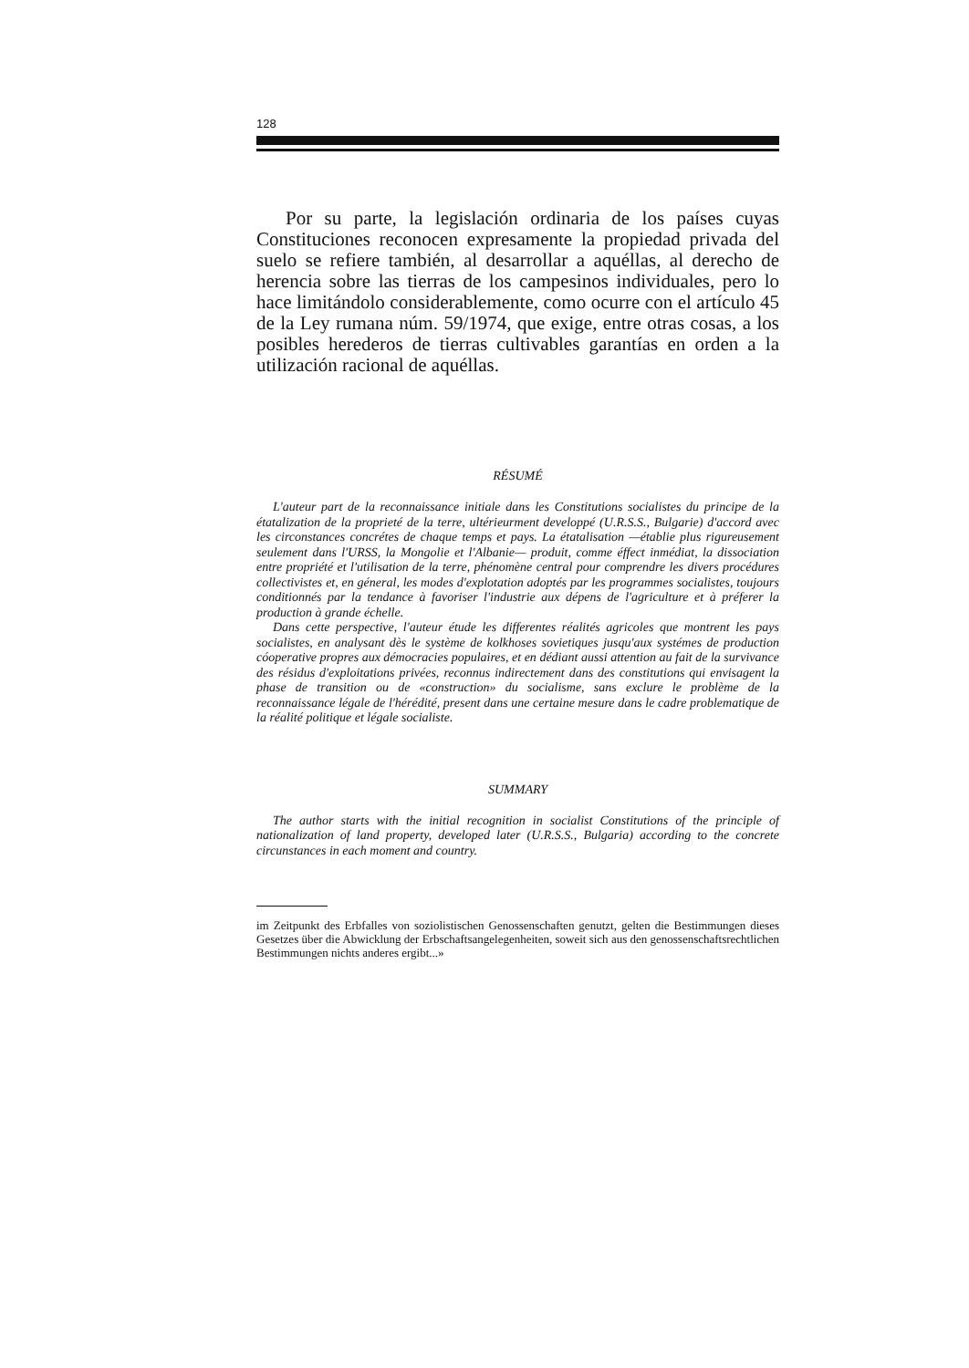128
Por su parte, la legislación ordinaria de los países cuyas Constituciones reconocen expresamente la propiedad privada del suelo se refiere también, al desarrollar a aquéllas, al derecho de herencia sobre las tierras de los campesinos individuales, pero lo hace limitándolo considerablemente, como ocurre con el artículo 45 de la Ley rumana núm. 59/1974, que exige, entre otras cosas, a los posibles herederos de tierras cultivables garantías en orden a la utilización racional de aquéllas.
RÉSUMÉ
L'auteur part de la reconnaissance initiale dans les Constitutions socialistes du principe de la étatalization de la proprieté de la terre, ultérieurment developpé (U.R.S.S., Bulgarie) d'accord avec les circonstances concrétes de chaque temps et pays. La étatalisation —établie plus rigureusement seulement dans l'URSS, la Mongolie et l'Albanie— produit, comme éffect inmédiat, la dissociation entre propriété et l'utilisation de la terre, phénomène central pour comprendre les divers procédures collectivistes et, en géneral, les modes d'explotation adoptés par les programmes socialistes, toujours conditionnés par la tendance à favoriser l'industrie aux dépens de l'agriculture et à préferer la production à grande échelle.
Dans cette perspective, l'auteur étude les differentes réalités agricoles que montrent les pays socialistes, en analysant dès le système de kolkhoses sovietiques jusqu'aux systémes de production cóoperative propres aux démocracies populaires, et en dédiant aussi attention au fait de la survivance des résidus d'exploitations privées, reconnus indirectement dans des constitutions qui envisagent la phase de transition ou de «construction» du socialisme, sans exclure le problème de la reconnaissance légale de l'hérédité, present dans une certaine mesure dans le cadre problematique de la réalité politique et légale socialiste.
SUMMARY
The author starts with the initial recognition in socialist Constitutions of the principle of nationalization of land property, developed later (U.R.S.S., Bulgaria) according to the concrete circunstances in each moment and country.
im Zeitpunkt des Erbfalles von soziolistischen Genossenschaften genutzt, gelten die Bestimmungen dieses Gesetzes über die Abwicklung der Erbschaftsangelegenheiten, soweit sich aus den genossenschaftsrechtlichen Bestimmungen nichts anderes ergibt...»